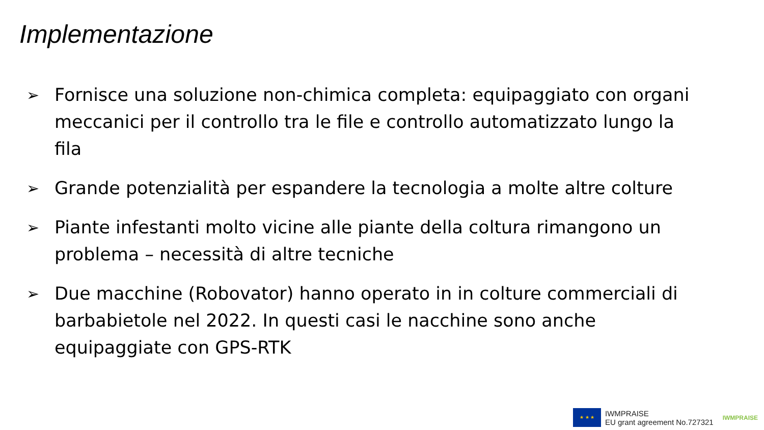Implementazione
➢ Fornisce una soluzione non-chimica completa: equipaggiato con organi meccanici per il controllo tra le file e controllo automatizzato lungo la fila
➢ Grande potenzialità per espandere la tecnologia a molte altre colture
➢ Piante infestanti molto vicine alle piante della coltura rimangono un problema – necessità di altre tecniche
➢ Due macchine (Robovator) hanno operato in in colture commerciali di barbabietole nel 2022. In questi casi le nacchine sono anche equipaggiate con GPS-RTK
★ ★ ★
IWMPRAISE
EU grant agreement No.727321
IWMPRAISE